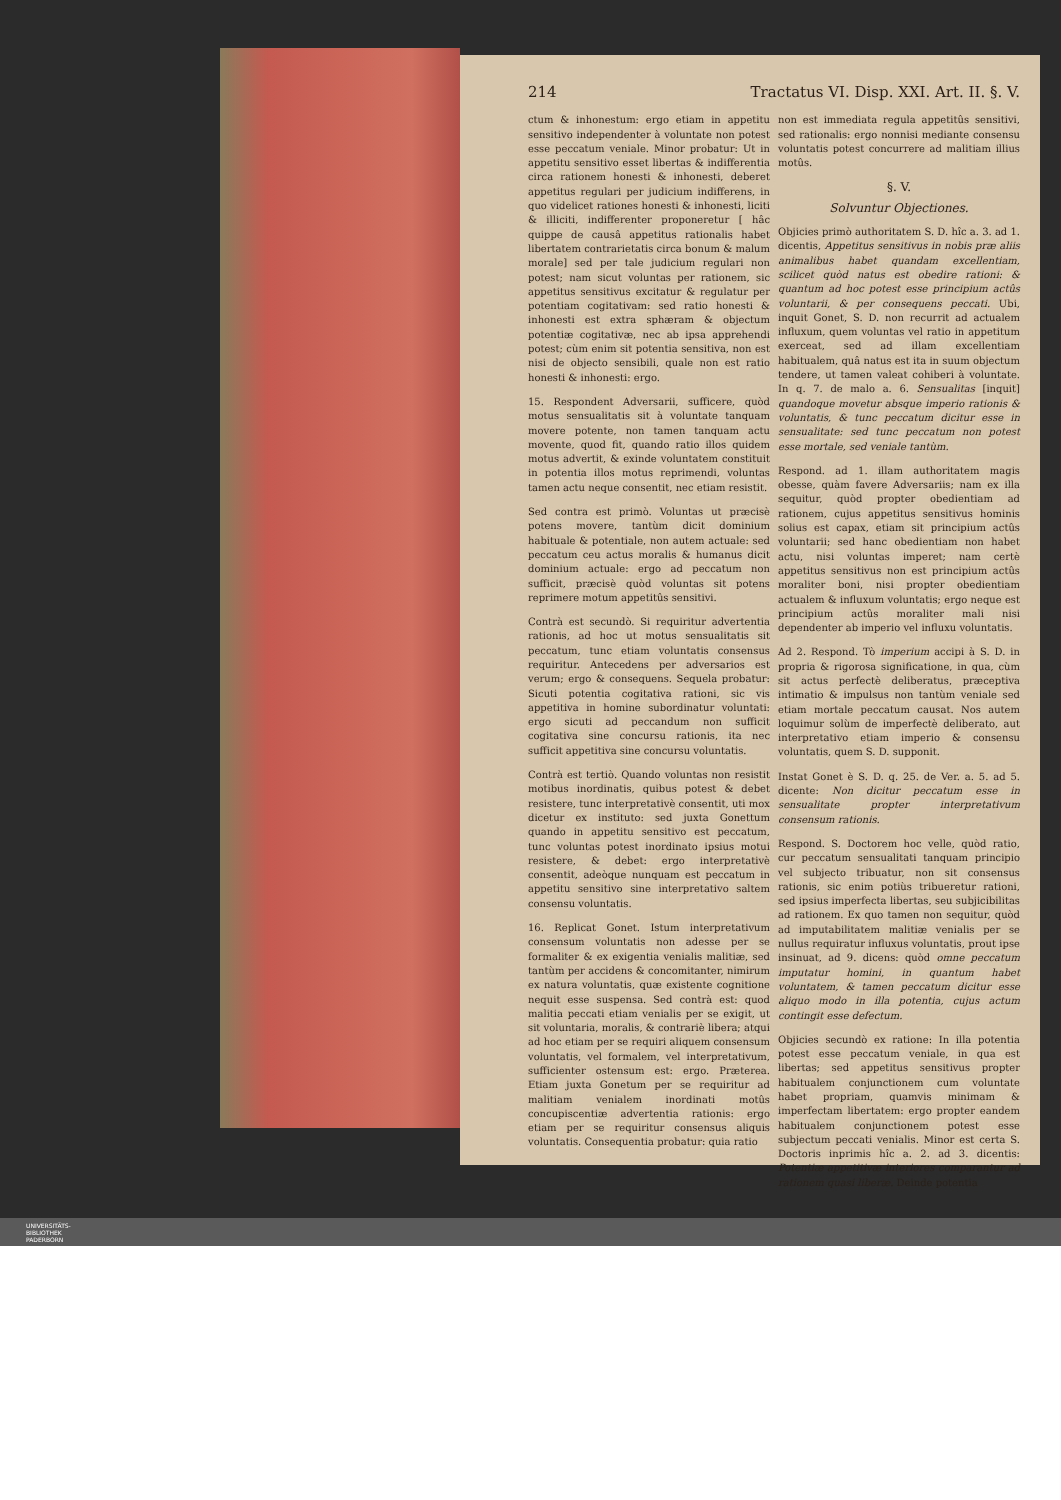214 Tractatus VI. Disp. XXI. Art. II. §. V.
ctum & inhonestum: ergo etiam in appetitu sensitivo independenter à voluntate non potest esse peccatum veniale. Minor probatur: Ut in appetitu sensitivo esset libertas & indifferentia circa rationem honesti & inhonesti, deberet appetitus regulari per judicium indifferens, in quo videlicet rationes honesti & inhonesti, liciti & illiciti, indifferenter proponeretur [ hâc quippe de causâ appetitus rationalis habet libertatem contrarietatis circa bonum & malum morale] sed per tale judicium regulari non potest; nam sicut voluntas per rationem, sic appetitus sensitivus excitatur & regulatur per potentiam cogitativam: sed ratio honesti & inhonesti est extra sphæram & objectum potentiæ cogitativæ, nec ab ipsa apprehendi potest; cùm enim sit potentia sensitiva, non est nisi de objecto sensibili, quale non est ratio honesti & inhonesti: ergo.
15. Respondent Adversarii, sufficere, quòd motus sensualitatis sit à voluntate tanquam movere potente, non tamen tanquam actu movente, quod fit, quando ratio illos quidem motus advertit, & exinde voluntatem constituit in potentia illos motus reprimendi, voluntas tamen actu neque consentit, nec etiam resistit.
Sed contra est primò. Voluntas ut præcisè potens movere, tantùm dicit dominium habituale & potentiale, non autem actuale: sed peccatum ceu actus moralis & humanus dicit dominium actuale: ergo ad peccatum non sufficit, præcisè quòd voluntas sit potens reprimere motum appetitûs sensitivi.
Contrà est secundò. Si requiritur advertentia rationis, ad hoc ut motus sensualitatis sit peccatum, tunc etiam voluntatis consensus requiritur. Antecedens per adversarios est verum; ergo & consequens. Sequela probatur: Sicuti potentia cogitativa rationi, sic vis appetitiva in homine subordinatur voluntati: ergo sicuti ad peccandum non sufficit cogitativa sine concursu rationis, ita nec sufficit appetitiva sine concursu voluntatis.
Contrà est tertiò. Quando voluntas non resistit motibus inordinatis, quibus potest & debet resistere, tunc interpretativè consentit, uti mox dicetur ex instituto: sed juxta Gonettum quando in appetitu sensitivo est peccatum, tunc voluntas potest inordinato ipsius motui resistere, & debet: ergo interpretativè consentit, adeòque nunquam est peccatum in appetitu sensitivo sine interpretativo saltem consensu voluntatis.
16. Replicat Gonet. Istum interpretativum consensum voluntatis non adesse per se formaliter & ex exigentia venialis malitiæ, sed tantùm per accidens & concomitanter, nimirum ex natura voluntatis, quæ existente cognitione nequit esse suspensa. Sed contrà est: quod malitia peccati etiam venialis per se exigit, ut sit voluntaria, moralis, & contrariè libera; atqui ad hoc etiam per se requiri aliquem consensum voluntatis, vel formalem, vel interpretativum, sufficienter ostensum est: ergo. Præterea. Etiam juxta Gonetum per se requiritur ad malitiam venialem inordinati motûs concupiscentiæ advertentia rationis: ergo etiam per se requiritur consensus aliquis voluntatis. Consequentia probatur: quia ratio
non est immediata regula appetitûs sensitivi, sed rationalis: ergo nonnisi mediante consensu voluntatis potest concurrere ad malitiam illius motûs.
§. V.
Solvuntur Objectiones.
Objicies primò authoritatem S. D. hîc a. 3. ad 1. dicentis, Appetitus sensitivus in nobis præ aliis animalibus habet quandam excellentiam, scilicet quòd natus est obedire rationi: & quantum ad hoc potest esse principium actûs voluntarii, & per consequens peccati. Ubi, inquit Gonet, S. D. non recurrit ad actualem influxum, quem voluntas vel ratio in appetitum exerceat, sed ad illam excellentiam habitualem, quâ natus est ita in suum objectum tendere, ut tamen valeat cohiberi à voluntate. In q. 7. de malo a. 6. Sensualitas [inquit] quandoque movetur absque imperio rationis & voluntatis, & tunc peccatum dicitur esse in sensualitate: sed tunc peccatum non potest esse mortale, sed veniale tantùm.
Respond. ad 1. illam authoritatem magis obesse, quàm favere Adversariis; nam ex illa sequitur, quòd propter obedientiam ad rationem, cujus appetitus sensitivus hominis solius est capax, etiam sit principium actûs voluntarii; sed hanc obedientiam non habet actu, nisi voluntas imperet; nam certè appetitus sensitivus non est principium actûs moraliter boni, nisi propter obedientiam actualem & influxum voluntatis; ergo neque est principium actûs moraliter mali nisi dependenter ab imperio vel influxu voluntatis.
Ad 2. Respond. Tò imperium accipi à S. D. in propria & rigorosa significatione, in qua, cùm sit actus perfectè deliberatus, præceptiva intimatio & impulsus non tantùm veniale sed etiam mortale peccatum causat. Nos autem loquimur solùm de imperfectè deliberato, aut interpretativo etiam imperio & consensu voluntatis, quem S. D. supponit.
Instat Gonet è S. D. q. 25. de Ver. a. 5. ad 5. dicente: Non dicitur peccatum esse in sensualitate propter interpretativum consensum rationis.
Respond. S. Doctorem hoc velle, quòd ratio, cur peccatum sensualitati tanquam principio vel subjecto tribuatur, non sit consensus rationis, sic enim potiùs tribueretur rationi, sed ipsius imperfecta libertas, seu subjicibilitas ad rationem. Ex quo tamen non sequitur, quòd ad imputabilitatem malitiæ venialis per se nullus requiratur influxus voluntatis, prout ipse insinuat, ad 9. dicens: quòd omne peccatum imputatur homini, in quantum habet voluntatem, & tamen peccatum dicitur esse aliquo modo in illa potentia, cujus actum contingit esse defectum.
Objicies secundò ex ratione: In illa potentia potest esse peccatum veniale, in qua est libertas; sed appetitus sensitivus propter habitualem conjunctionem cum voluntate habet propriam, quamvis minimam & imperfectam libertatem: ergo propter eandem habitualem conjunctionem potest esse subjectum peccati venialis. Minor est certa S. Doctoris inprimis hîc a. 2. ad 3. dicentis: Potentiæ appetitivæ interiores comparantur ad rationem quasi liberæ. Deinde potentia
UNIVERSITÄTS-
BIBLIOTHEK
PADERBORN